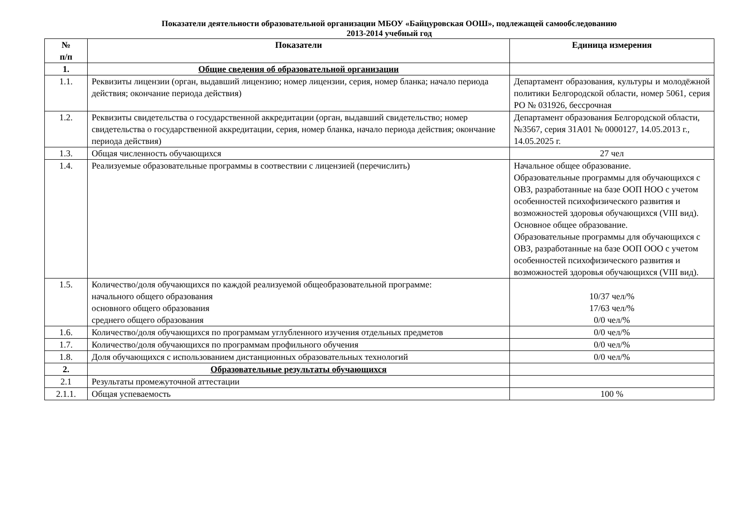Показатели деятельности образовательной организации МБОУ «Байцуровская ООШ», подлежащей самообследованию
2013-2014 учебный год
| № п/п | Показатели | Единица измерения |
| --- | --- | --- |
| 1. | Общие сведения об образовательной организации | |
| 1.1. | Реквизиты лицензии (орган, выдавший лицензию; номер лицензии, серия, номер бланка; начало периода действия; окончание периода действия) | Департамент образования, культуры и молодёжной политики Белгородской области, номер 5061, серия РО № 031926, бессрочная |
| 1.2. | Реквизиты свидетельства о государственной аккредитации (орган, выдавший свидетельство; номер свидетельства о государственной аккредитации, серия, номер бланка, начало периода действия; окончание периода действия) | Департамент образования Белгородской области, №3567, серия 31А01 № 0000127, 14.05.2013 г., 14.05.2025 г. |
| 1.3. | Общая численность обучающихся | 27 чел |
| 1.4. | Реализуемые образовательные программы в соотвествии с лицензией (перечислить) | Начальное общее образование. Образовательные программы для обучающихся с ОВЗ, разработанные на базе ООП НОО с учетом особенностей психофизического развития и возможностей здоровья обучающихся (VIII вид). Основное общее образование. Образовательные программы для обучающихся с ОВЗ, разработанные на базе ООП ООО с учетом особенностей психофизического развития и возможностей здоровья обучающихся (VIII вид). |
| 1.5. | Количество/доля обучающихся по каждой реализуемой общеобразовательной программе: начального общего образования основного общего образования среднего общего образования | 10/37 чел/% 17/63 чел/% 0/0 чел/% |
| 1.6. | Количество/доля обучающихся по программам углубленного изучения отдельных предметов | 0/0 чел/% |
| 1.7. | Количество/доля обучающихся по программам профильного обучения | 0/0 чел/% |
| 1.8. | Доля обучающихся с использованием дистанционных образовательных технологий | 0/0 чел/% |
| 2. | Образовательные результаты обучающихся | |
| 2.1 | Результаты промежуточной аттестации | |
| 2.1.1. | Общая успеваемость | 100 % |